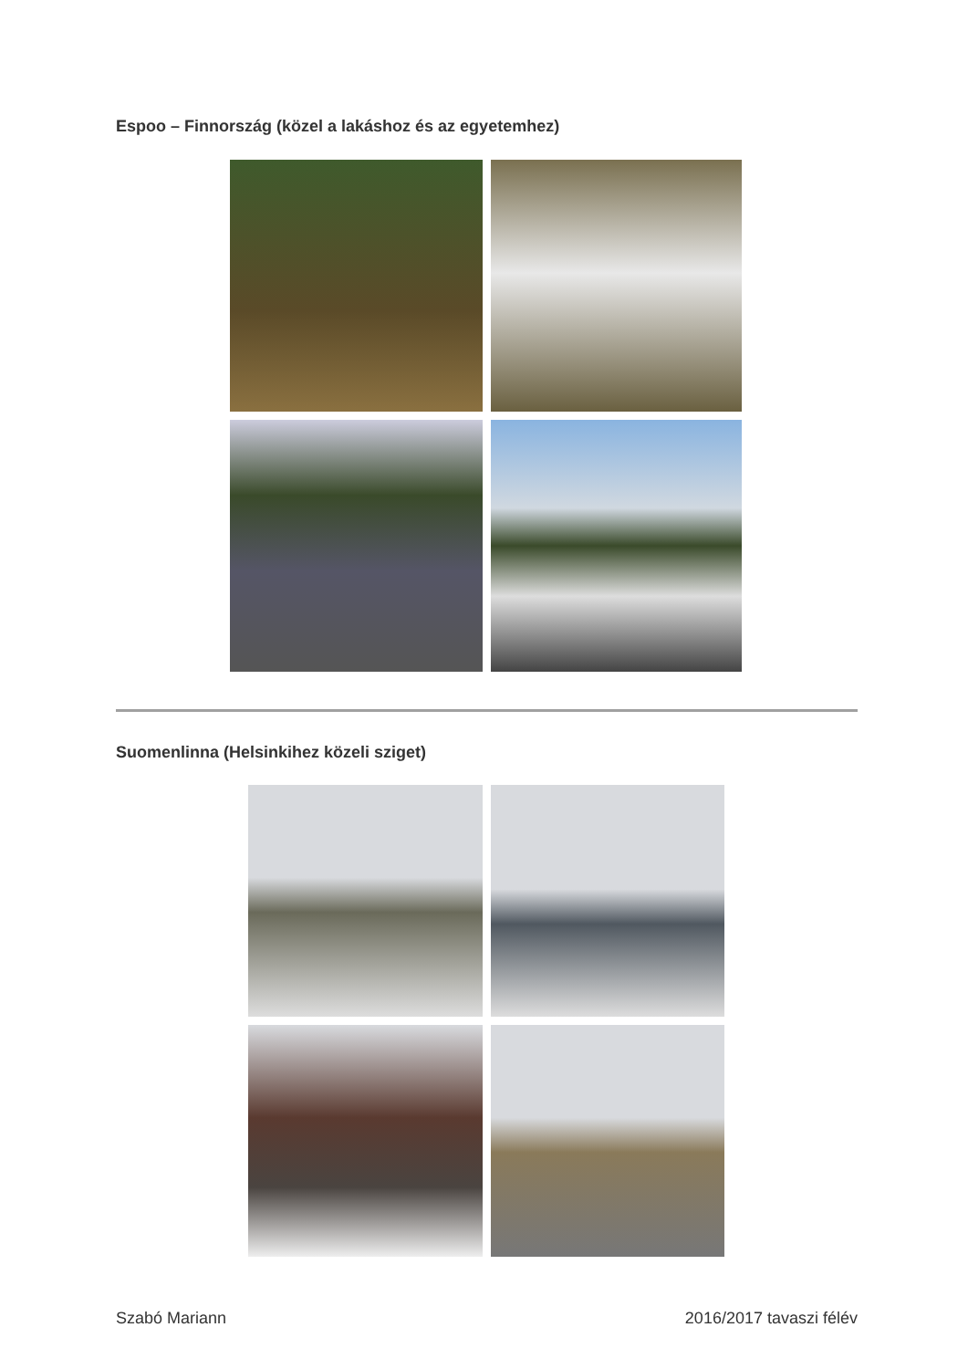Espoo – Finnország (közel a lakáshoz és az egyetemhez)
Suomenlinna (Helsinkihez közeli sziget)
Szabó Mariann 2016/2017 tavaszi félév